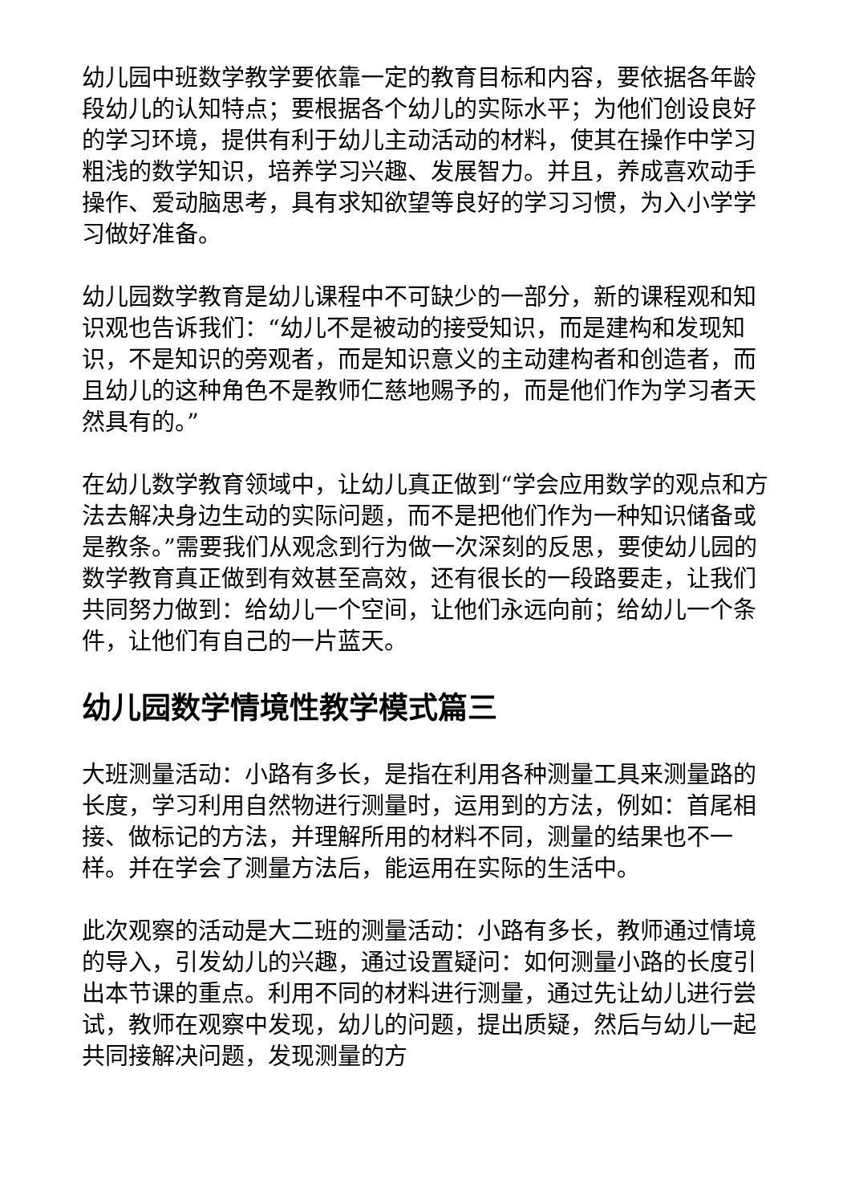幼儿园中班数学教学要依靠一定的教育目标和内容，要依据各年龄段幼儿的认知特点；要根据各个幼儿的实际水平；为他们创设良好的学习环境，提供有利于幼儿主动活动的材料，使其在操作中学习粗浅的数学知识，培养学习兴趣、发展智力。并且，养成喜欢动手操作、爱动脑思考，具有求知欲望等良好的学习习惯，为入小学学习做好准备。
幼儿园数学教育是幼儿课程中不可缺少的一部分，新的课程观和知识观也告诉我们：“幼儿不是被动的接受知识，而是建构和发现知识，不是知识的旁观者，而是知识意义的主动建构者和创造者，而且幼儿的这种角色不是教师仁慈地赐予的，而是他们作为学习者天然具有的。”
在幼儿数学教育领域中，让幼儿真正做到“学会应用数学的观点和方法去解决身边生动的实际问题，而不是把他们作为一种知识储备或是教条。”需要我们从观念到行为做一次深刻的反思，要使幼儿园的数学教育真正做到有效甚至高效，还有很长的一段路要走，让我们共同努力做到：给幼儿一个空间，让他们永远向前；给幼儿一个条件，让他们有自己的一片蓝天。
幼儿园数学情境性教学模式篇三
大班测量活动：小路有多长，是指在利用各种测量工具来测量路的长度，学习利用自然物进行测量时，运用到的方法，例如：首尾相接、做标记的方法，并理解所用的材料不同，测量的结果也不一样。并在学会了测量方法后，能运用在实际的生活中。
此次观察的活动是大二班的测量活动：小路有多长，教师通过情境的导入，引发幼儿的兴趣，通过设置疑问：如何测量小路的长度引出本节课的重点。利用不同的材料进行测量，通过先让幼儿进行尝试，教师在观察中发现，幼儿的问题，提出质疑，然后与幼儿一起共同接解决问题，发现测量的方